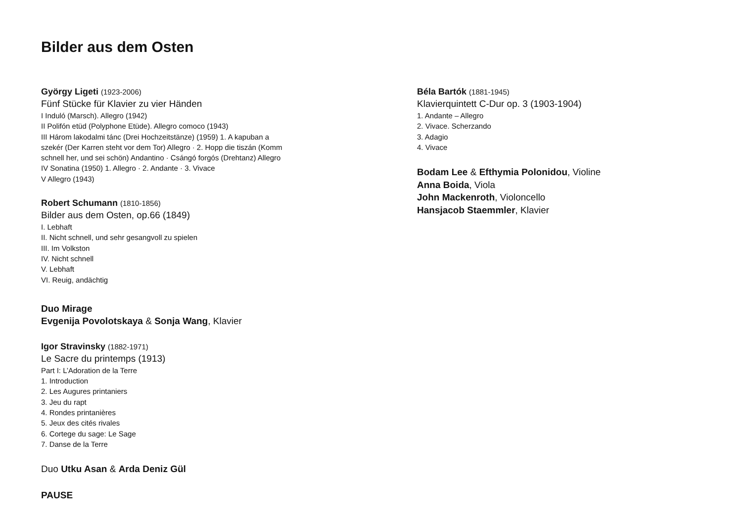Bilder aus dem Osten
György Ligeti (1923-2006)
Fünf Stücke für Klavier zu vier Händen
I Induló (Marsch). Allegro (1942)
II Polifón etüd (Polyphone Etüde). Allegro comoco (1943)
III Három lakodalmi tánc (Drei Hochzeitstänze) (1959) 1. A kapuban a
szekér (Der Karren steht vor dem Tor) Allegro · 2. Hopp die tiszán (Komm
schnell her, und sei schön) Andantino · Csángó forgós (Drehtanz) Allegro
IV Sonatina (1950) 1. Allegro · 2. Andante · 3. Vivace
V Allegro (1943)
Robert Schumann (1810-1856)
Bilder aus dem Osten, op.66 (1849)
I. Lebhaft
II. Nicht schnell, und sehr gesangvoll zu spielen
III. Im Volkston
IV. Nicht schnell
V. Lebhaft
VI. Reuig, andächtig
Duo Mirage
Evgenija Povolotskaya & Sonja Wang, Klavier
Igor Stravinsky (1882-1971)
Le Sacre du printemps (1913)
Part I: L’Adoration de la Terre
1. Introduction
2. Les Augures printaniers
3. Jeu du rapt
4. Rondes printanières
5. Jeux des cités rivales
6. Cortege du sage: Le Sage
7. Danse de la Terre
Duo Utku Asan & Arda Deniz Gül
PAUSE
Béla Bartók (1881-1945)
Klavierquintett C-Dur op. 3 (1903-1904)
1. Andante – Allegro
2. Vivace. Scherzando
3. Adagio
4. Vivace
Bodam Lee & Efthymia Polonidou, Violine
Anna Boida, Viola
John Mackenroth, Violoncello
Hansjacob Staemmler, Klavier